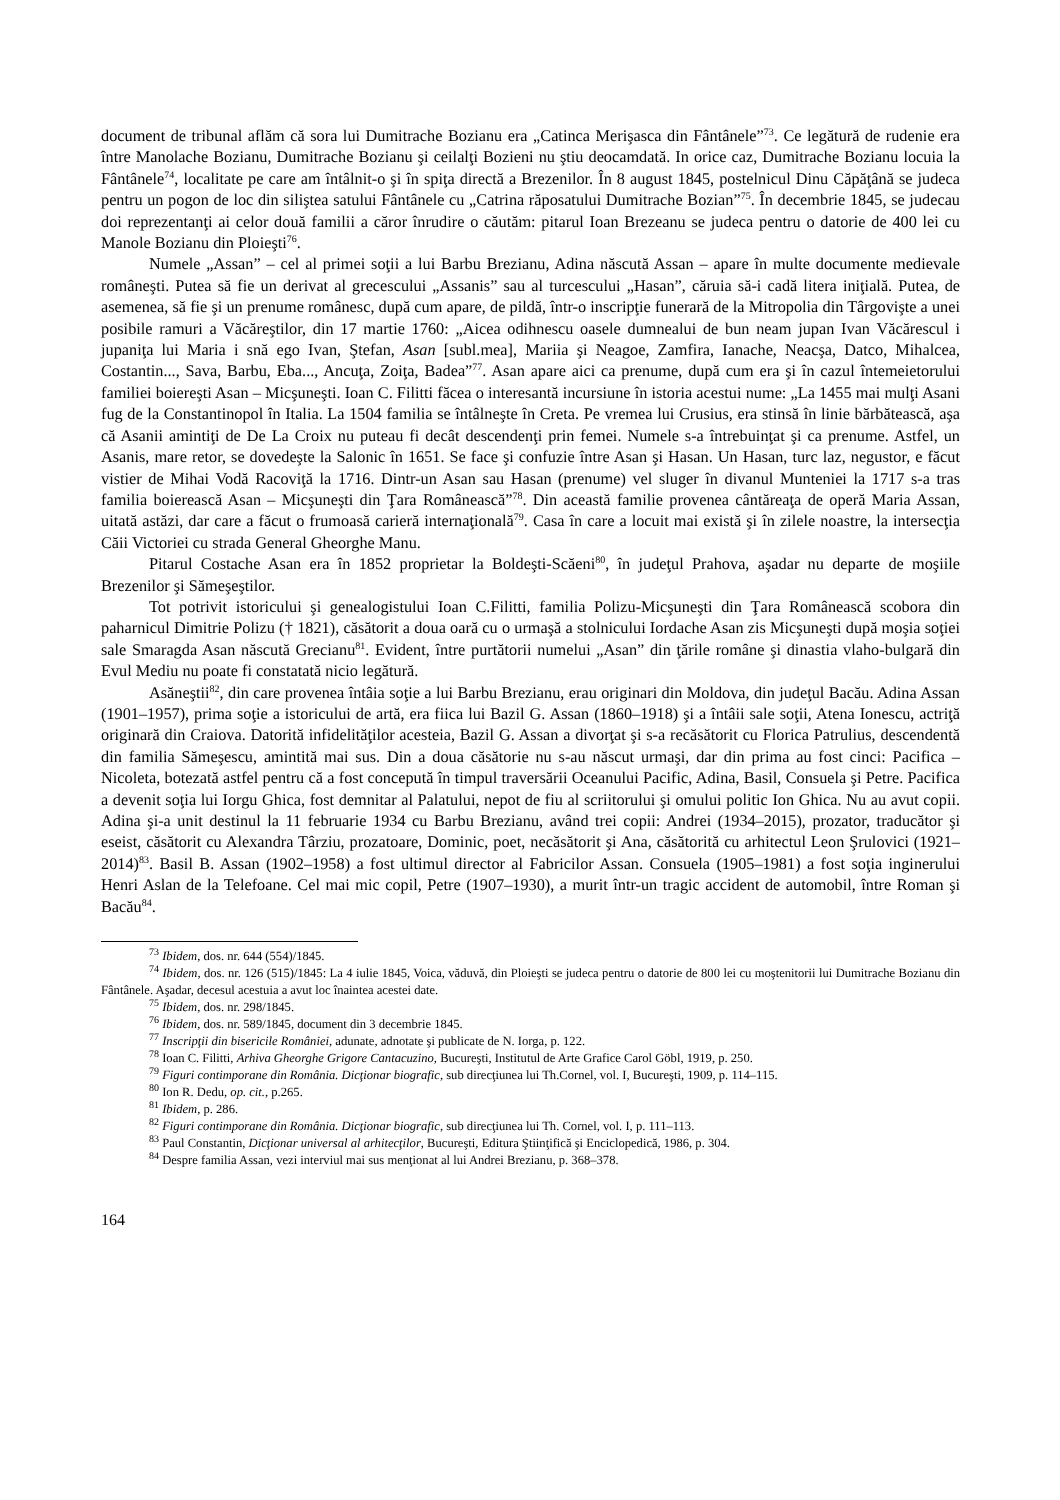document de tribunal aflăm că sora lui Dumitrache Bozianu era „Catinca Merişasca din Fântânele”<sup>73</sup>. Ce legătură de rudenie era între Manolache Bozianu, Dumitrache Bozianu şi ceilalţi Bozieni nu ştiu deocamdată. In orice caz, Dumitrache Bozianu locuia la Fântânele<sup>74</sup>, localitate pe care am întâlnit-o şi în spiţa directă a Brezenilor. În 8 august 1845, postelnicul Dinu Căpăţână se judeca pentru un pogon de loc din siliştea satului Fântânele cu „Catrina răposatului Dumitrache Bozian”<sup>75</sup>. În decembrie 1845, se judecau doi reprezentanţi ai celor două familii a căror înrudire o căutăm: pitarul Ioan Brezeanu se judeca pentru o datorie de 400 lei cu Manole Bozianu din Ploieşti<sup>76</sup>.
Numele „Assan” – cel al primei soţii a lui Barbu Brezianu, Adina născută Assan – apare în multe documente medievale româneşti. Putea să fie un derivat al grecescului „Assanis” sau al turcescului „Hasan”, căruia să-i cadă litera iniţială. Putea, de asemenea, să fie şi un prenume românesc, după cum apare, de pildă, într-o inscripţie funerară de la Mitropolia din Târgovişte a unei posibile ramuri a Văcăreştilor, din 17 martie 1760: „Aicea odihnescu oasele dumnealui de bun neam jupan Ivan Văcărescul i jupaniţa lui Maria i snă ego Ivan, Ştefan, Asan [subl.mea], Mariia şi Neagoe, Zamfira, Ianache, Neacşa, Datco, Mihalcea, Costantin..., Sava, Barbu, Eba..., Ancuţa, Zoiţa, Badea”<sup>77</sup>. Asan apare aici ca prenume, după cum era şi în cazul întemeietorului familiei boiereşti Asan – Micşuneşti. Ioan C. Filitti făcea o interesantă incursiune în istoria acestui nume: „La 1455 mai mulţi Asani fug de la Constantinopol în Italia. La 1504 familia se întâlneşte în Creta. Pe vremea lui Crusius, era stinsă în linie bărbătească, aşa că Asanii amintiţi de De La Croix nu puteau fi decât descendenţi prin femei. Numele s-a întrebuinţat şi ca prenume. Astfel, un Asanis, mare retor, se dovedeşte la Salonic în 1651. Se face şi confuzie între Asan şi Hasan. Un Hasan, turc laz, negustor, e făcut vistier de Mihai Vodă Racoviţă la 1716. Dintr-un Asan sau Hasan (prenume) vel sluger în divanul Munteniei la 1717 s-a tras familia boierească Asan – Micşuneşti din Ţara Românească”<sup>78</sup>. Din această familie provenea cântăreaţa de operă Maria Assan, uitată astăzi, dar care a făcut o frumoasă carieră internaţională<sup>79</sup>. Casa în care a locuit mai există şi în zilele noastre, la intersecţia Căii Victoriei cu strada General Gheorghe Manu.
Pitarul Costache Asan era în 1852 proprietar la Boldeşti-Scăeni<sup>80</sup>, în judeţul Prahova, aşadar nu departe de moşiile Brezenilor şi Sămeşeştilor.
Tot potrivit istoricului şi genealogistului Ioan C.Filitti, familia Polizu-Micşuneşti din Ţara Românească scobora din paharnicul Dimitrie Polizu († 1821), căsătorit a doua oară cu o urmaşă a stolnicului Iordache Asan zis Micşuneşti după moşia soţiei sale Smaragda Asan născută Grecianu<sup>81</sup>. Evident, între purtătorii numelui „Asan” din ţările române şi dinastia vlaho-bulgară din Evul Mediu nu poate fi constatată nicio legătură.
Asăneştii<sup>82</sup>, din care provenea întâia soţie a lui Barbu Brezianu, erau originari din Moldova, din judeţul Bacău. Adina Assan (1901–1957), prima soţie a istoricului de artă, era fiica lui Bazil G. Assan (1860–1918) şi a întâii sale soţii, Atena Ionescu, actriţă originară din Craiova. Datorită infidelităţilor acesteia, Bazil G. Assan a divorţat şi s-a recăsătorit cu Florica Patrulius, descendentă din familia Sămeşescu, amintită mai sus. Din a doua căsătorie nu s-au născut urmaşi, dar din prima au fost cinci: Pacifica – Nicoleta, botezată astfel pentru că a fost concepută în timpul traversării Oceanului Pacific, Adina, Basil, Consuela şi Petre. Pacifica a devenit soţia lui Iorgu Ghica, fost demnitar al Palatului, nepot de fiu al scriitorului şi omului politic Ion Ghica. Nu au avut copii. Adina şi-a unit destinul la 11 februarie 1934 cu Barbu Brezianu, având trei copii: Andrei (1934–2015), prozator, traducător şi eseist, căsătorit cu Alexandra Târziu, prozatoare, Dominic, poet, necăsătorit şi Ana, căsătorită cu arhitectul Leon Şrulovici (1921–2014)<sup>83</sup>. Basil B. Assan (1902–1958) a fost ultimul director al Fabricilor Assan. Consuela (1905–1981) a fost soţia inginerului Henri Aslan de la Telefoane. Cel mai mic copil, Petre (1907–1930), a murit într-un tragic accident de automobil, între Roman şi Bacău<sup>84</sup>.
<sup>73</sup> Ibidem, dos. nr. 644 (554)/1845.
<sup>74</sup> Ibidem, dos. nr. 126 (515)/1845: La 4 iulie 1845, Voica, văduvă, din Ploieşti se judeca pentru o datorie de 800 lei cu moştenitorii lui Dumitrache Bozianu din Fântânele. Aşadar, decesul acestuia a avut loc înaintea acestei date.
<sup>75</sup> Ibidem, dos. nr. 298/1845.
<sup>76</sup> Ibidem, dos. nr. 589/1845, document din 3 decembrie 1845.
<sup>77</sup> Inscripţii din bisericile României, adunate, adnotate şi publicate de N. Iorga, p. 122.
<sup>78</sup> Ioan C. Filitti, Arhiva Gheorghe Grigore Cantacuzino, Bucureşti, Institutul de Arte Grafice Carol Göbl, 1919, p. 250.
<sup>79</sup> Figuri contimporane din România. Dicţionar biografic, sub direcţiunea lui Th.Cornel, vol. I, Bucureşti, 1909, p. 114–115.
<sup>80</sup> Ion R. Dedu, op. cit., p.265.
<sup>81</sup> Ibidem, p. 286.
<sup>82</sup> Figuri contimporane din România. Dicţionar biografic, sub direcţiunea lui Th. Cornel, vol. I, p. 111–113.
<sup>83</sup> Paul Constantin, Dicţionar universal al arhitecţilor, Bucureşti, Editura Ştiinţifică şi Enciclopedică, 1986, p. 304.
<sup>84</sup> Despre familia Assan, vezi interviul mai sus menţionat al lui Andrei Brezianu, p. 368–378.
164